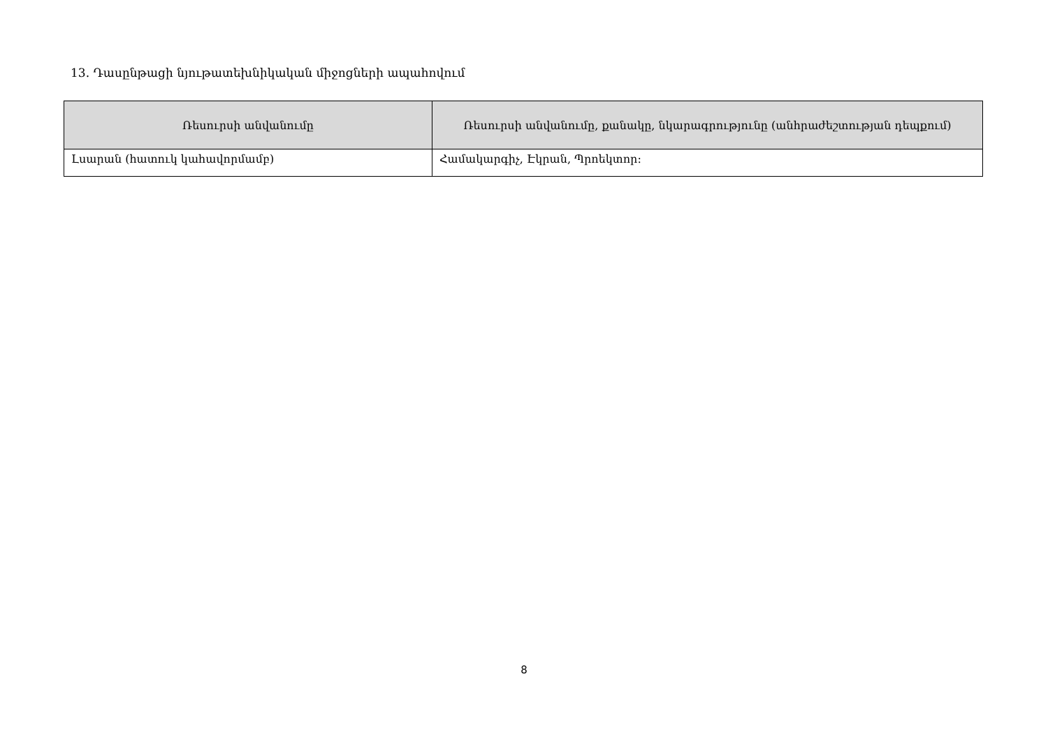13. Դասընթացի նյութատեխնիկական միջոցների ապահովում
| Ռեսուրսի անվանումը | Ռեսուրսի անվանումը, քանակը, նկարագրությունը (անհրաժեշտության դեպքում) |
| --- | --- |
| Լսարան (հատուկ կահավորմամբ) | Համակարգիչ, Էկրան, Պրոեկտոր: |
8